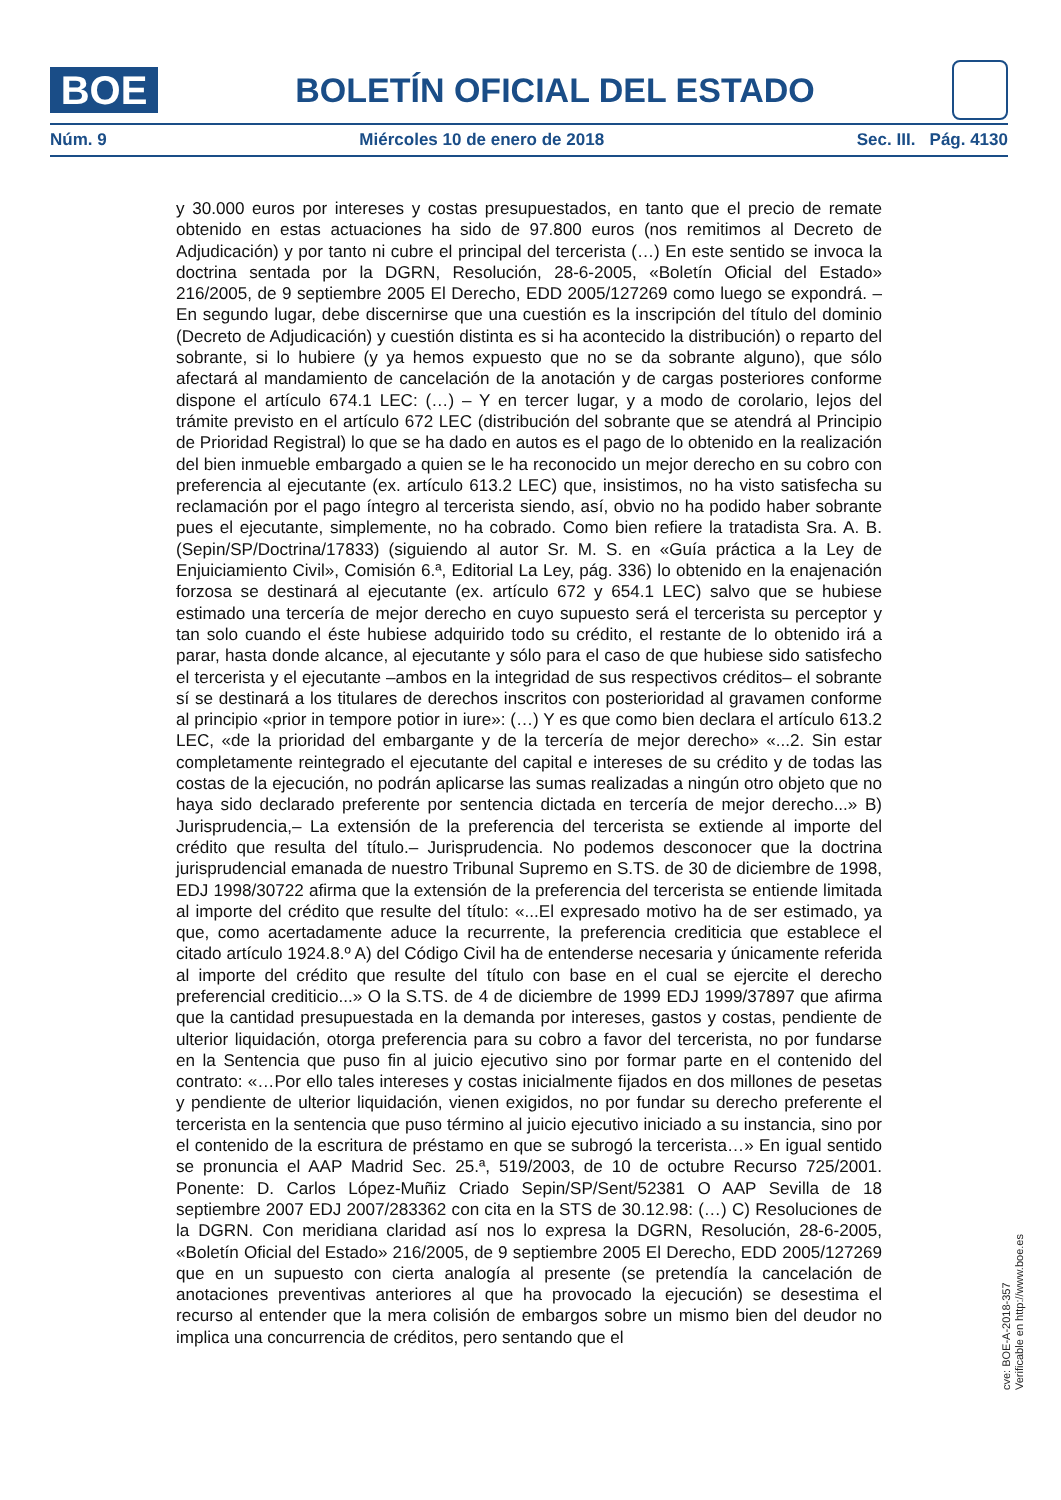BOE
BOLETÍN OFICIAL DEL ESTADO
Núm. 9 Miércoles 10 de enero de 2018 Sec. III. Pág. 4130
y 30.000 euros por intereses y costas presupuestados, en tanto que el precio de remate obtenido en estas actuaciones ha sido de 97.800 euros (nos remitimos al Decreto de Adjudicación) y por tanto ni cubre el principal del tercerista (…) En este sentido se invoca la doctrina sentada por la DGRN, Resolución, 28-6-2005, «Boletín Oficial del Estado» 216/2005, de 9 septiembre 2005 El Derecho, EDD 2005/127269 como luego se expondrá. – En segundo lugar, debe discernirse que una cuestión es la inscripción del título del dominio (Decreto de Adjudicación) y cuestión distinta es si ha acontecido la distribución) o reparto del sobrante, si lo hubiere (y ya hemos expuesto que no se da sobrante alguno), que sólo afectará al mandamiento de cancelación de la anotación y de cargas posteriores conforme dispone el artículo 674.1 LEC: (…) – Y en tercer lugar, y a modo de corolario, lejos del trámite previsto en el artículo 672 LEC (distribución del sobrante que se atendrá al Principio de Prioridad Registral) lo que se ha dado en autos es el pago de lo obtenido en la realización del bien inmueble embargado a quien se le ha reconocido un mejor derecho en su cobro con preferencia al ejecutante (ex. artículo 613.2 LEC) que, insistimos, no ha visto satisfecha su reclamación por el pago íntegro al tercerista siendo, así, obvio no ha podido haber sobrante pues el ejecutante, simplemente, no ha cobrado. Como bien refiere la tratadista Sra. A. B. (Sepin/SP/Doctrina/17833) (siguiendo al autor Sr. M. S. en «Guía práctica a la Ley de Enjuiciamiento Civil», Comisión 6.ª, Editorial La Ley, pág. 336) lo obtenido en la enajenación forzosa se destinará al ejecutante (ex. artículo 672 y 654.1 LEC) salvo que se hubiese estimado una tercería de mejor derecho en cuyo supuesto será el tercerista su perceptor y tan solo cuando el éste hubiese adquirido todo su crédito, el restante de lo obtenido irá a parar, hasta donde alcance, al ejecutante y sólo para el caso de que hubiese sido satisfecho el tercerista y el ejecutante –ambos en la integridad de sus respectivos créditos– el sobrante sí se destinará a los titulares de derechos inscritos con posterioridad al gravamen conforme al principio «prior in tempore potior in iure»: (…) Y es que como bien declara el artículo 613.2 LEC, «de la prioridad del embargante y de la tercería de mejor derecho» «...2. Sin estar completamente reintegrado el ejecutante del capital e intereses de su crédito y de todas las costas de la ejecución, no podrán aplicarse las sumas realizadas a ningún otro objeto que no haya sido declarado preferente por sentencia dictada en tercería de mejor derecho...» B) Jurisprudencia,– La extensión de la preferencia del tercerista se extiende al importe del crédito que resulta del título.– Jurisprudencia. No podemos desconocer que la doctrina jurisprudencial emanada de nuestro Tribunal Supremo en S.TS. de 30 de diciembre de 1998, EDJ 1998/30722 afirma que la extensión de la preferencia del tercerista se entiende limitada al importe del crédito que resulte del título: «...El expresado motivo ha de ser estimado, ya que, como acertadamente aduce la recurrente, la preferencia crediticia que establece el citado artículo 1924.8.º A) del Código Civil ha de entenderse necesaria y únicamente referida al importe del crédito que resulte del título con base en el cual se ejercite el derecho preferencial crediticio...» O la S.TS. de 4 de diciembre de 1999 EDJ 1999/37897 que afirma que la cantidad presupuestada en la demanda por intereses, gastos y costas, pendiente de ulterior liquidación, otorga preferencia para su cobro a favor del tercerista, no por fundarse en la Sentencia que puso fin al juicio ejecutivo sino por formar parte en el contenido del contrato: «…Por ello tales intereses y costas inicialmente fijados en dos millones de pesetas y pendiente de ulterior liquidación, vienen exigidos, no por fundar su derecho preferente el tercerista en la sentencia que puso término al juicio ejecutivo iniciado a su instancia, sino por el contenido de la escritura de préstamo en que se subrogó la tercerista…» En igual sentido se pronuncia el AAP Madrid Sec. 25.ª, 519/2003, de 10 de octubre Recurso 725/2001. Ponente: D. Carlos López-Muñiz Criado Sepin/SP/Sent/52381 O AAP Sevilla de 18 septiembre 2007 EDJ 2007/283362 con cita en la STS de 30.12.98: (…) C) Resoluciones de la DGRN. Con meridiana claridad así nos lo expresa la DGRN, Resolución, 28-6-2005, «Boletín Oficial del Estado» 216/2005, de 9 septiembre 2005 El Derecho, EDD 2005/127269 que en un supuesto con cierta analogía al presente (se pretendía la cancelación de anotaciones preventivas anteriores al que ha provocado la ejecución) se desestima el recurso al entender que la mera colisión de embargos sobre un mismo bien del deudor no implica una concurrencia de créditos, pero sentando que el
cve: BOE-A-2018-357
Verificable en http://www.boe.es